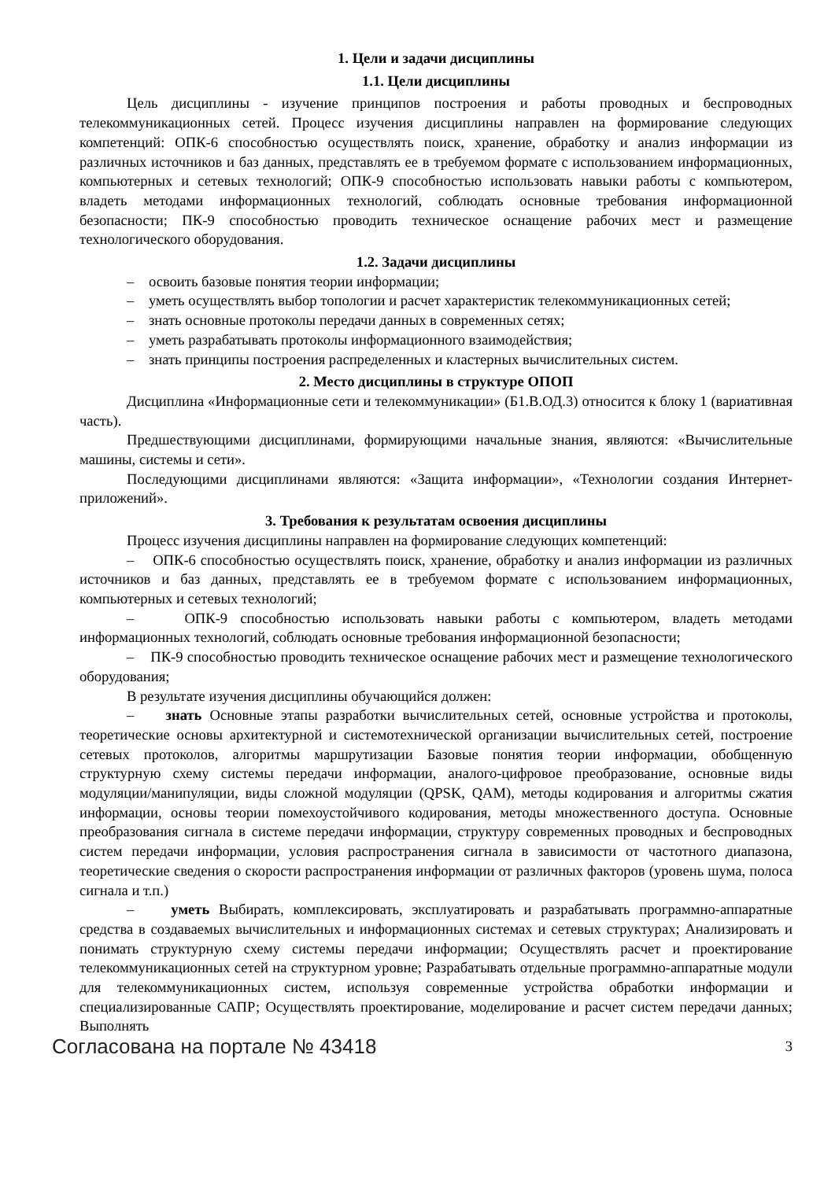1. Цели и задачи дисциплины
1.1. Цели дисциплины
Цель дисциплины - изучение принципов построения и работы проводных и беспроводных телекоммуникационных сетей. Процесс изучения дисциплины направлен на формирование следующих компетенций: ОПК-6 способностью осуществлять поиск, хранение, обработку и анализ информации из различных источников и баз данных, представлять ее в требуемом формате с использованием информационных, компьютерных и сетевых технологий; ОПК-9 способностью использовать навыки работы с компьютером, владеть методами информационных технологий, соблюдать основные требования информационной безопасности; ПК-9 способностью проводить техническое оснащение рабочих мест и размещение технологического оборудования.
1.2. Задачи дисциплины
– освоить базовые понятия теории информации;
– уметь осуществлять выбор топологии и расчет характеристик телекоммуникационных сетей;
– знать основные протоколы передачи данных в современных сетях;
– уметь разрабатывать протоколы информационного взаимодействия;
– знать принципы построения распределенных и кластерных вычислительных систем.
2. Место дисциплины в структуре ОПОП
Дисциплина «Информационные сети и телекоммуникации» (Б1.В.ОД.3) относится к блоку 1 (вариативная часть).
Предшествующими дисциплинами, формирующими начальные знания, являются: «Вычислительные машины, системы и сети».
Последующими дисциплинами являются: «Защита информации», «Технологии создания Интернет-приложений».
3. Требования к результатам освоения дисциплины
Процесс изучения дисциплины направлен на формирование следующих компетенций:
– ОПК-6 способностью осуществлять поиск, хранение, обработку и анализ информации из различных источников и баз данных, представлять ее в требуемом формате с использованием информационных, компьютерных и сетевых технологий;
– ОПК-9 способностью использовать навыки работы с компьютером, владеть методами информационных технологий, соблюдать основные требования информационной безопасности;
– ПК-9 способностью проводить техническое оснащение рабочих мест и размещение технологического оборудования;
В результате изучения дисциплины обучающийся должен:
– знать Основные этапы разработки вычислительных сетей, основные устройства и протоколы, теоретические основы архитектурной и системотехнической организации вычислительных сетей, построение сетевых протоколов, алгоритмы маршрутизации Базовые понятия теории информации, обобщенную структурную схему системы передачи информации, аналого-цифровое преобразование, основные виды модуляции/манипуляции, виды сложной модуляции (QPSK, QAM), методы кодирования и алгоритмы сжатия информации, основы теории помехоустойчивого кодирования, методы множественного доступа. Основные преобразования сигнала в системе передачи информации, структуру современных проводных и беспроводных систем передачи информации, условия распространения сигнала в зависимости от частотного диапазона, теоретические сведения о скорости распространения информации от различных факторов (уровень шума, полоса сигнала и т.п.)
– уметь Выбирать, комплексировать, эксплуатировать и разрабатывать программно-аппаратные средства в создаваемых вычислительных и информационных системах и сетевых структурах; Анализировать и понимать структурную схему системы передачи информации; Осуществлять расчет и проектирование телекоммуникационных сетей на структурном уровне; Разрабатывать отдельные программно-аппаратные модули для телекоммуникационных систем, используя современные устройства обработки информации и специализированные САПР; Осуществлять проектирование, моделирование и расчет систем передачи данных; Выполнять
Согласована на портале № 43418 3